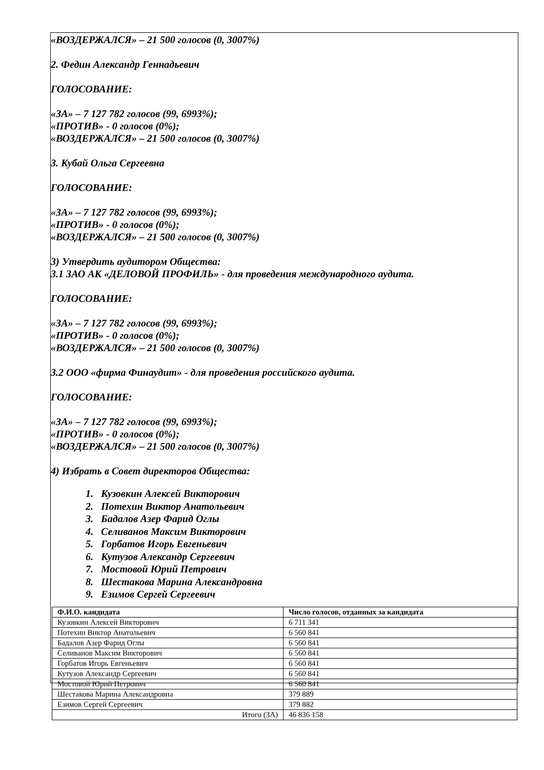«ВОЗДЕРЖАЛСЯ» – 21 500 голосов (0, 3007%)
2. Федин Александр Геннадьевич
ГОЛОСОВАНИЕ:
«ЗА» – 7 127 782 голосов (99, 6993%);
«ПРОТИВ» - 0 голосов (0%);
«ВОЗДЕРЖАЛСЯ» – 21 500 голосов (0, 3007%)
3. Кубай Ольга Сергеевна
ГОЛОСОВАНИЕ:
«ЗА» – 7 127 782 голосов (99, 6993%);
«ПРОТИВ» - 0 голосов (0%);
«ВОЗДЕРЖАЛСЯ» – 21 500 голосов (0, 3007%)
3) Утвердить аудитором Общества:
3.1 ЗАО АК «ДЕЛОВОЙ ПРОФИЛЬ» - для проведения международного аудита.
ГОЛОСОВАНИЕ:
«ЗА» – 7 127 782 голосов (99, 6993%);
«ПРОТИВ» - 0 голосов (0%);
«ВОЗДЕРЖАЛСЯ» – 21 500 голосов (0, 3007%)
3.2 ООО «фирма Финаудит» - для проведения российского аудита.
ГОЛОСОВАНИЕ:
«ЗА» – 7 127 782 голосов (99, 6993%);
«ПРОТИВ» - 0 голосов (0%);
«ВОЗДЕРЖАЛСЯ» – 21 500 голосов (0, 3007%)
4) Избрать в Совет директоров Общества:
1. Кузовкин Алексей Викторович
2. Потехин Виктор Анатольевич
3. Бадалов Азер Фарид Оглы
4. Селиванов Максим Викторович
5. Горбатов Игорь Евгеньевич
6. Кутузов Александр Сергеевич
7. Мостовой Юрий Петрович
8. Шестакова Марина Александровна
9. Езимов Сергей Сергеевич
| Ф.И.О. кандидата | Число голосов, отданных за кандидата |
| --- | --- |
| Кузовкин Алексей Викторович | 6 711 341 |
| Потехин Виктор Анатольевич | 6 560 841 |
| Бадалов Азер Фарид Оглы | 6 560 841 |
| Селиванов Максим Викторович | 6 560 841 |
| Горбатов Игорь Евгеньевич | 6 560 841 |
| Кутузов Александр Сергеевич | 6 560 841 |
| Мостовой Юрий Петрович | 6 560 841 |
| Шестакова Марина Александровна | 379 889 |
| Езимов Сергей Сергеевич | 379 882 |
| Итого (ЗА) | 46 836 158 |